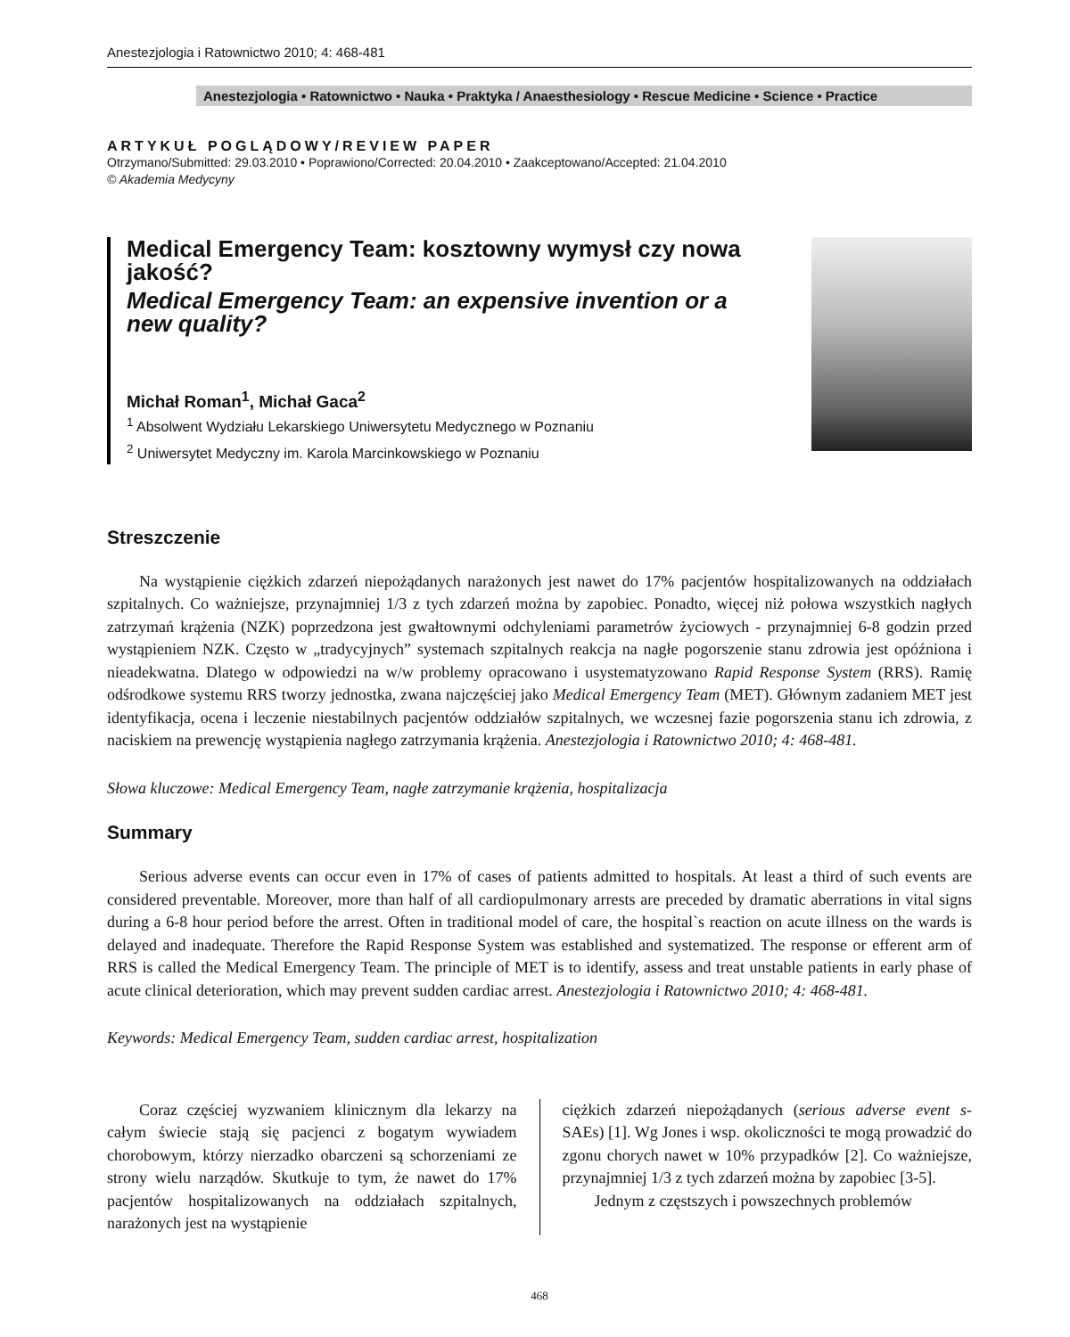Anestezjologia i Ratownictwo 2010; 4: 468-481
Anestezjologia • Ratownictwo • Nauka • Praktyka / Anaesthesiology • Rescue Medicine • Science • Practice
ARTYKUŁ POGLĄDOWY/REVIEW PAPER
Otrzymano/Submitted: 29.03.2010 • Poprawiono/Corrected: 20.04.2010 • Zaakceptowano/Accepted: 21.04.2010
© Akademia Medycyny
Medical Emergency Team: kosztowny wymysł czy nowa jakość?
Medical Emergency Team: an expensive invention or a new quality?
Michał Roman<sup>1</sup>, Michał Gaca<sup>2</sup>
<sup>1</sup> Absolwent Wydziału Lekarskiego Uniwersytetu Medycznego w Poznaniu
<sup>2</sup> Uniwersytet Medyczny im. Karola Marcinkowskiego w Poznaniu
Streszczenie
Na wystąpienie ciężkich zdarzeń niepożądanych narażonych jest nawet do 17% pacjentów hospitalizowanych na oddziałach szpitalnych. Co ważniejsze, przynajmniej 1/3 z tych zdarzeń można by zapobiec. Ponadto, więcej niż połowa wszystkich nagłych zatrzymań krążenia (NZK) poprzedzona jest gwałtownymi odchyleniami parametrów życiowych - przynajmniej 6-8 godzin przed wystąpieniem NZK. Często w „tradycyjnych” systemach szpitalnych reakcja na nagłe pogorszenie stanu zdrowia jest opóźniona i nieadekwatna. Dlatego w odpowiedzi na w/w problemy opracowano i usystematyzowano Rapid Response System (RRS). Ramię odśrodkowe systemu RRS tworzy jednostka, zwana najczęściej jako Medical Emergency Team (MET). Głównym zadaniem MET jest identyfikacja, ocena i leczenie niestabilnych pacjentów oddziałów szpitalnych, we wczesnej fazie pogorszenia stanu ich zdrowia, z naciskiem na prewencję wystąpienia nagłego zatrzymania krążenia. Anestezjologia i Ratownictwo 2010; 4: 468-481.
Słowa kluczowe: Medical Emergency Team, nagłe zatrzymanie krążenia, hospitalizacja
Summary
Serious adverse events can occur even in 17% of cases of patients admitted to hospitals. At least a third of such events are considered preventable. Moreover, more than half of all cardiopulmonary arrests are preceded by dramatic aberrations in vital signs during a 6-8 hour period before the arrest. Often in traditional model of care, the hospital`s reaction on acute illness on the wards is delayed and inadequate. Therefore the Rapid Response System was established and systematized. The response or efferent arm of RRS is called the Medical Emergency Team. The principle of MET is to identify, assess and treat unstable patients in early phase of acute clinical deterioration, which may prevent sudden cardiac arrest. Anestezjologia i Ratownictwo 2010; 4: 468-481.
Keywords: Medical Emergency Team, sudden cardiac arrest, hospitalization
Coraz częściej wyzwaniem klinicznym dla lekarzy na całym świecie stają się pacjenci z bogatym wywiadem chorobowym, którzy nierzadko obarczeni są schorzeniami ze strony wielu narządów. Skutkuje to tym, że nawet do 17% pacjentów hospitalizowanych na oddziałach szpitalnych, narażonych jest na wystąpienie
ciężkich zdarzeń niepożądanych (serious adverse event s- SAEs) [1]. Wg Jones i wsp. okoliczności te mogą prowadzić do zgonu chorych nawet w 10% przypadków [2]. Co ważniejsze, przynajmniej 1/3 z tych zdarzeń można by zapobiec [3-5].
Jednym z częstszych i powszechnych problemów
468